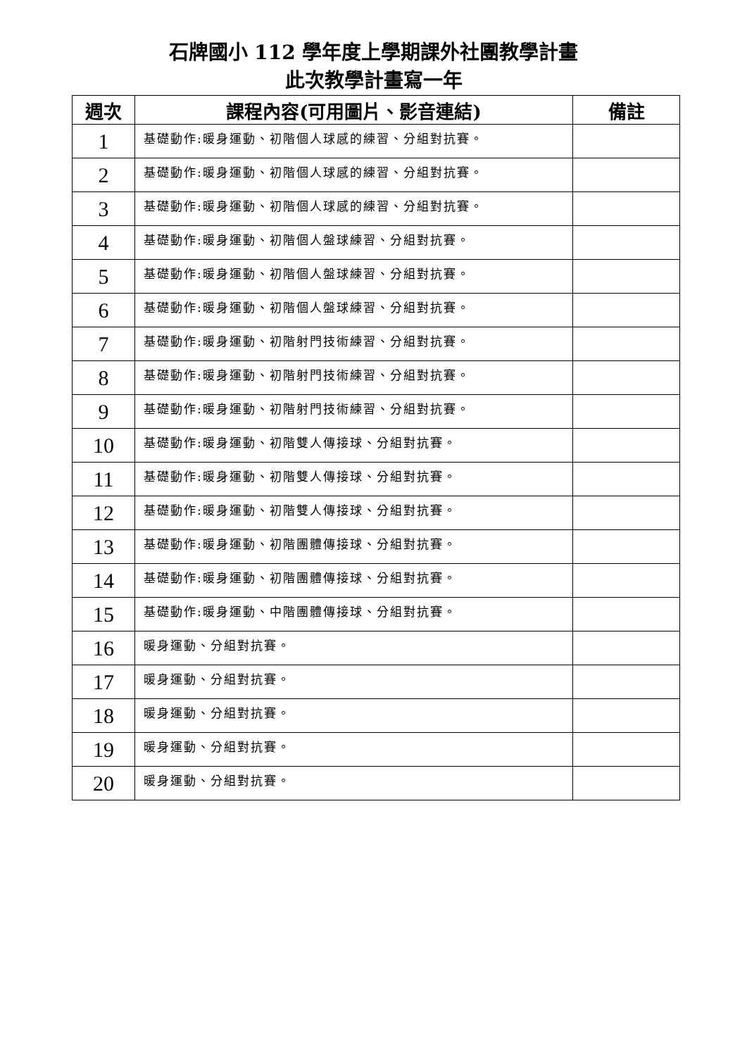石牌國小 112 學年度上學期課外社團教學計畫
此次教學計畫寫一年
| 週次 | 課程內容(可用圖片、影音連結) | 備註 |
| --- | --- | --- |
| 1 | 基礎動作:暖身運動、初階個人球感的練習、分組對抗賽。 | |
| 2 | 基礎動作:暖身運動、初階個人球感的練習、分組對抗賽。 | |
| 3 | 基礎動作:暖身運動、初階個人球感的練習、分組對抗賽。 | |
| 4 | 基礎動作:暖身運動、初階個人盤球練習、分組對抗賽。 | |
| 5 | 基礎動作:暖身運動、初階個人盤球練習、分組對抗賽。 | |
| 6 | 基礎動作:暖身運動、初階個人盤球練習、分組對抗賽。 | |
| 7 | 基礎動作:暖身運動、初階射門技術練習、分組對抗賽。 | |
| 8 | 基礎動作:暖身運動、初階射門技術練習、分組對抗賽。 | |
| 9 | 基礎動作:暖身運動、初階射門技術練習、分組對抗賽。 | |
| 10 | 基礎動作:暖身運動、初階雙人傳接球、分組對抗賽。 | |
| 11 | 基礎動作:暖身運動、初階雙人傳接球、分組對抗賽。 | |
| 12 | 基礎動作:暖身運動、初階雙人傳接球、分組對抗賽。 | |
| 13 | 基礎動作:暖身運動、初階團體傳接球、分組對抗賽。 | |
| 14 | 基礎動作:暖身運動、初階團體傳接球、分組對抗賽。 | |
| 15 | 基礎動作:暖身運動、中階團體傳接球、分組對抗賽。 | |
| 16 | 暖身運動、分組對抗賽。 | |
| 17 | 暖身運動、分組對抗賽。 | |
| 18 | 暖身運動、分組對抗賽。 | |
| 19 | 暖身運動、分組對抗賽。 | |
| 20 | 暖身運動、分組對抗賽。 | |